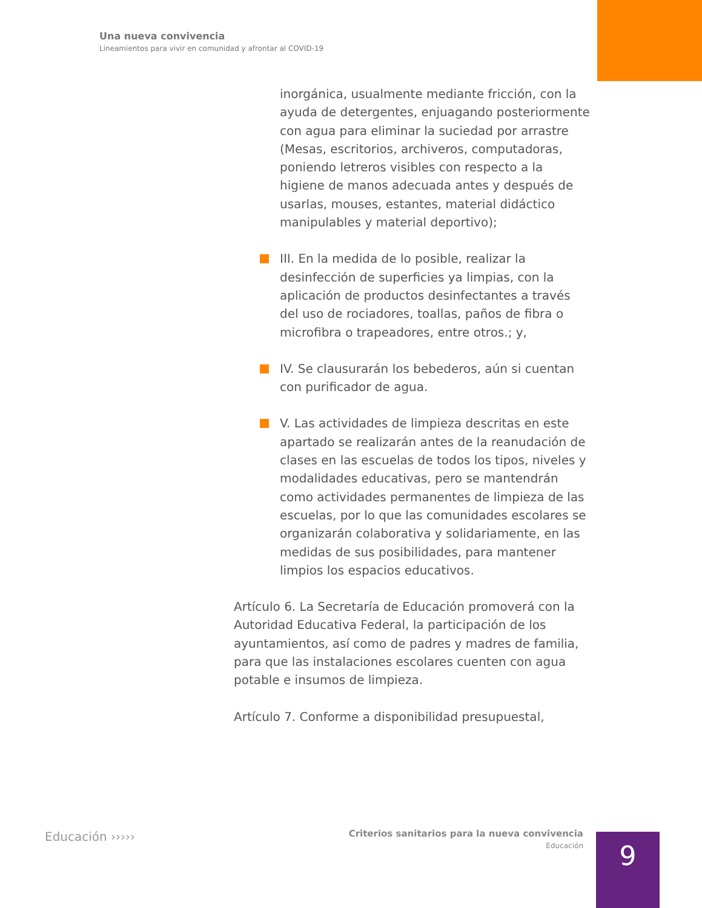Una nueva convivencia
Lineamientos para vivir en comunidad y afrontar al COVID-19
inorgánica, usualmente mediante fricción, con la ayuda de detergentes, enjuagando posteriormente con agua para eliminar la suciedad por arrastre (Mesas, escritorios, archiveros, computadoras, poniendo letreros visibles con respecto a la higiene de manos adecuada antes y después de usarlas, mouses, estantes, material didáctico manipulables y material deportivo);
III. En la medida de lo posible, realizar la desinfección de superficies ya limpias, con la aplicación de productos desinfectantes a través del uso de rociadores, toallas, paños de fibra o microfibra o trapeadores, entre otros.; y,
IV. Se clausurarán los bebederos, aún si cuentan con purificador de agua.
V. Las actividades de limpieza descritas en este apartado se realizarán antes de la reanudación de clases en las escuelas de todos los tipos, niveles y modalidades educativas, pero se mantendrán como actividades permanentes de limpieza de las escuelas, por lo que las comunidades escolares se organizarán colaborativa y solidariamente, en las medidas de sus posibilidades, para mantener limpios los espacios educativos.
Artículo 6. La Secretaría de Educación promoverá con la Autoridad Educativa Federal, la participación de los ayuntamientos, así como de padres y madres de familia, para que las instalaciones escolares cuenten con agua potable e insumos de limpieza.
Artículo 7. Conforme a disponibilidad presupuestal,
Educación ›››››
Criterios sanitarios para la nueva convivencia
Educación
9